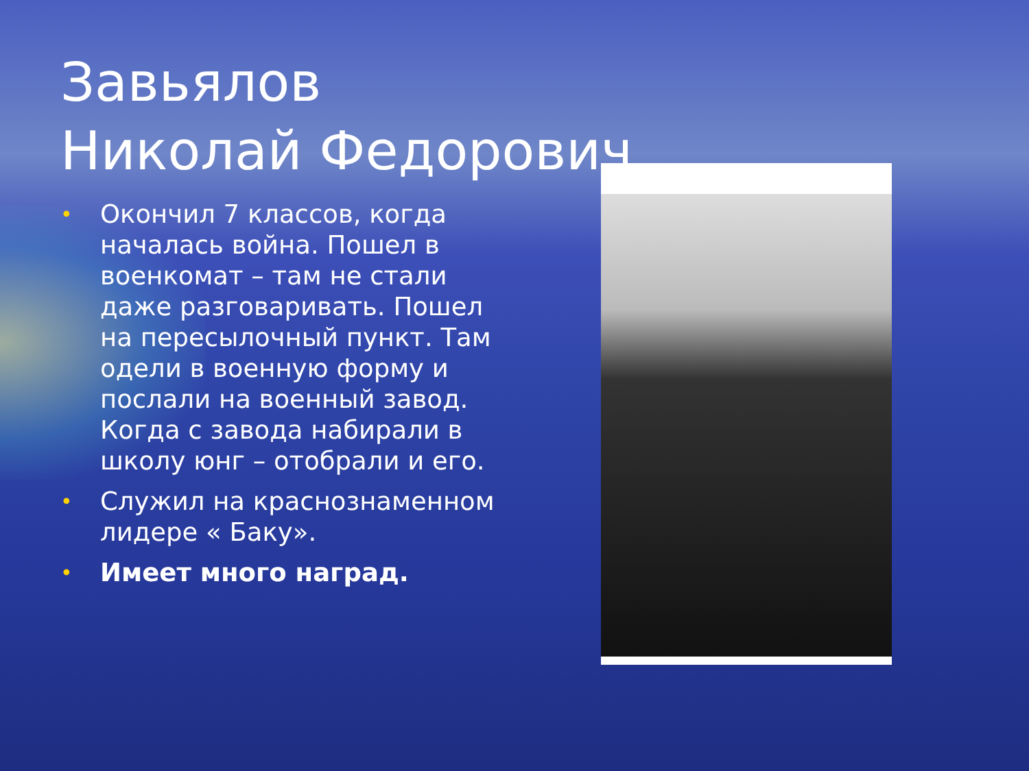Завьялов
Николай Федорович
• Окончил 7 классов, когда началась война. Пошел в военкомат – там не стали даже разговаривать. Пошел на пересылочный пункт. Там одели в военную форму и послали на военный завод. Когда с завода набирали в школу юнг – отобрали и его.
• Служил на краснознаменном лидере « Баку».
• Имеет много наград.